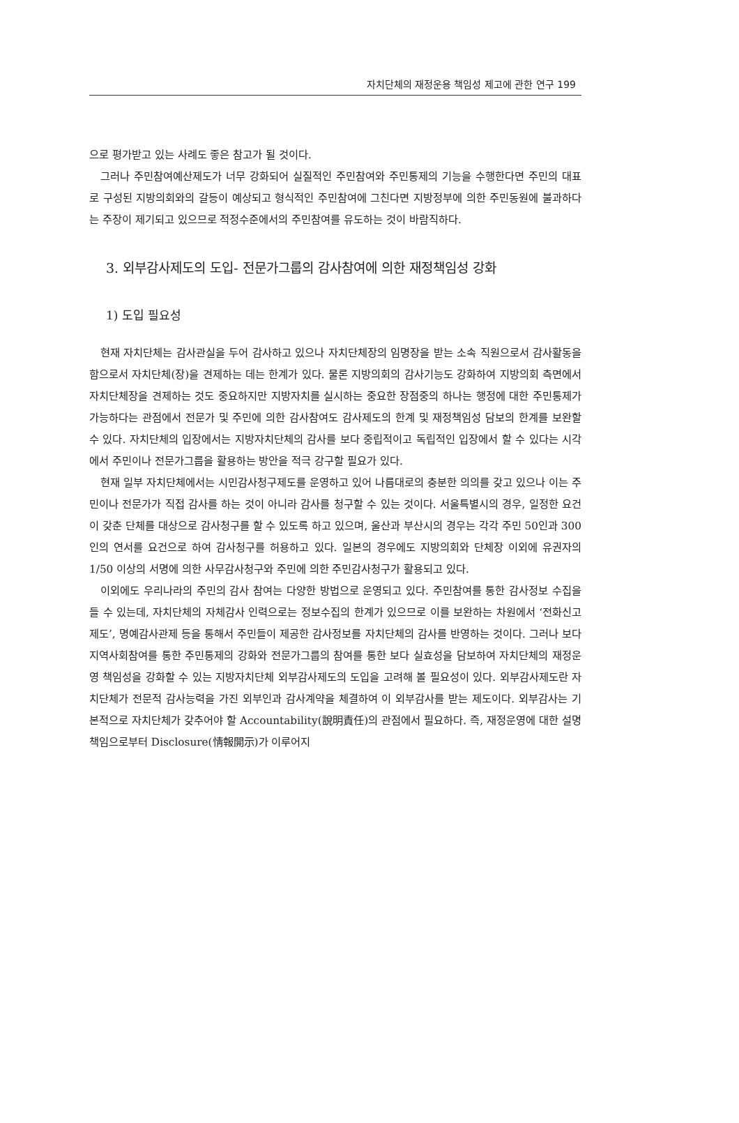자치단체의 재정운용 책임성 제고에 관한 연구 199
으로 평가받고 있는 사례도 좋은 참고가 될 것이다.
그러나 주민참여예산제도가 너무 강화되어 실질적인 주민참여와 주민통제의 기능을 수행한다면 주민의 대표로 구성된 지방의회와의 갈등이 예상되고 형식적인 주민참여에 그친다면 지방정부에 의한 주민동원에 불과하다는 주장이 제기되고 있으므로 적정수준에서의 주민참여를 유도하는 것이 바람직하다.
3. 외부감사제도의 도입- 전문가그룹의 감사참여에 의한 재정책임성 강화
1) 도입 필요성
현재 자치단체는 감사관실을 두어 감사하고 있으나 자치단체장의 임명장을 받는 소속 직원으로서 감사활동을 함으로서 자치단체(장)을 견제하는 데는 한계가 있다. 물론 지방의회의 감사기능도 강화하여 지방의회 측면에서 자치단체장을 견제하는 것도 중요하지만 지방자치를 실시하는 중요한 장점중의 하나는 행정에 대한 주민통제가 가능하다는 관점에서 전문가 및 주민에 의한 감사참여도 감사제도의 한계 및 재정책임성 담보의 한계를 보완할 수 있다. 자치단체의 입장에서는 지방자치단체의 감사를 보다 중립적이고 독립적인 입장에서 할 수 있다는 시각에서 주민이나 전문가그룹을 활용하는 방안을 적극 강구할 필요가 있다.
현재 일부 자치단체에서는 시민감사청구제도를 운영하고 있어 나름대로의 충분한 의의를 갖고 있으나 이는 주민이나 전문가가 직접 감사를 하는 것이 아니라 감사를 청구할 수 있는 것이다. 서울특별시의 경우, 일정한 요건이 갖춘 단체를 대상으로 감사청구를 할 수 있도록 하고 있으며, 울산과 부산시의 경우는 각각 주민 50인과 300인의 연서를 요건으로 하여 감사청구를 허용하고 있다. 일본의 경우에도 지방의회와 단체장 이외에 유권자의 1/50 이상의 서명에 의한 사무감사청구와 주민에 의한 주민감사청구가 활용되고 있다.
이외에도 우리나라의 주민의 감사 참여는 다양한 방법으로 운영되고 있다. 주민참여를 통한 감사정보 수집을 들 수 있는데, 자치단체의 자체감사 인력으로는 정보수집의 한계가 있으므로 이를 보완하는 차원에서 ‘전화신고제도’, 명예감사관제 등을 통해서 주민들이 제공한 감사정보를 자치단체의 감사를 반영하는 것이다. 그러나 보다 지역사회참여를 통한 주민통제의 강화와 전문가그룹의 참여를 통한 보다 실효성을 담보하여 자치단체의 재정운영 책임성을 강화할 수 있는 지방자치단체 외부감사제도의 도입을 고려해 볼 필요성이 있다. 외부감사제도란 자치단체가 전문적 감사능력을 가진 외부인과 감사계약을 체결하여 이 외부감사를 받는 제도이다. 외부감사는 기본적으로 자치단체가 갖추어야 할 Accountability(說明責任)의 관점에서 필요하다. 즉, 재정운영에 대한 설명책임으로부터 Disclosure(情報開示)가 이루어지